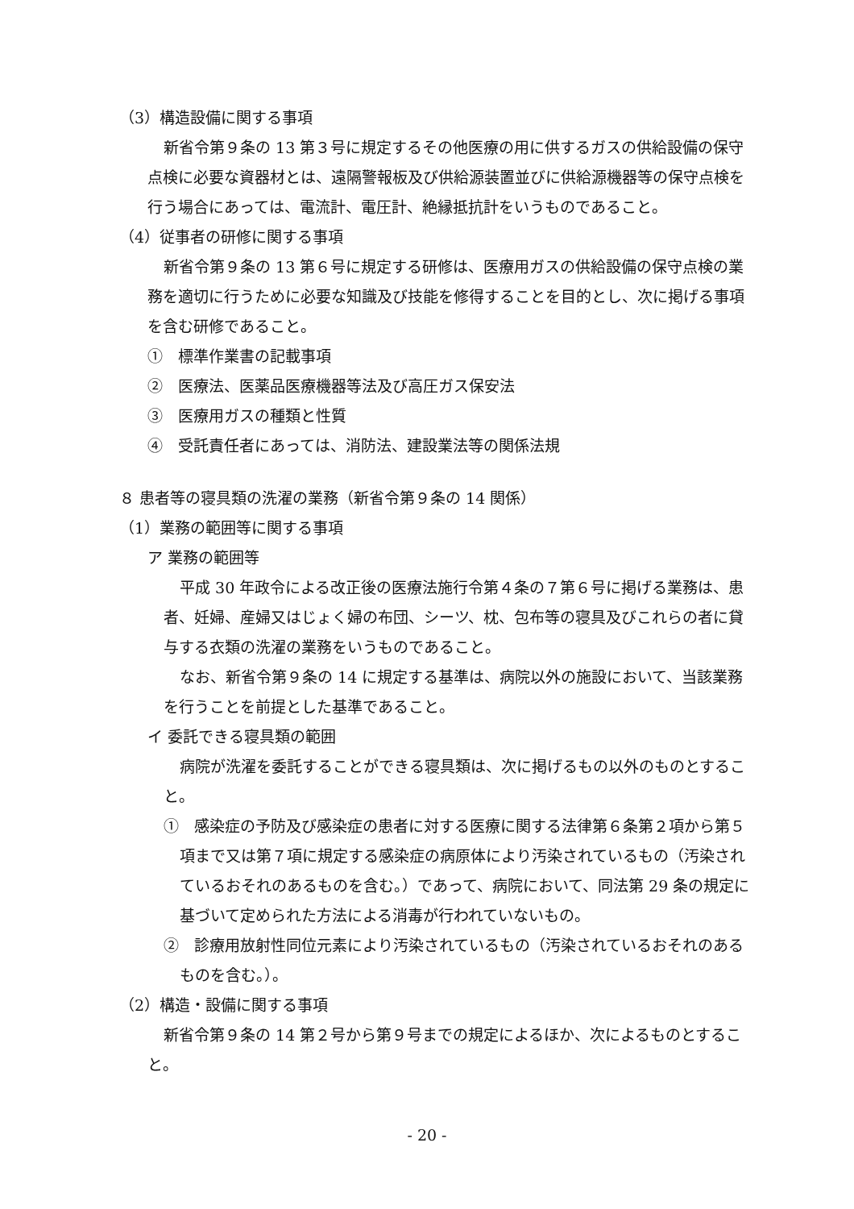（3）構造設備に関する事項
新省令第９条の 13 第３号に規定するその他医療の用に供するガスの供給設備の保守点検に必要な資器材とは、遠隔警報板及び供給源装置並びに供給源機器等の保守点検を行う場合にあっては、電流計、電圧計、絶縁抵抗計をいうものであること。
（4）従事者の研修に関する事項
新省令第９条の 13 第６号に規定する研修は、医療用ガスの供給設備の保守点検の業務を適切に行うために必要な知識及び技能を修得することを目的とし、次に掲げる事項を含む研修であること。
①　標準作業書の記載事項
②　医療法、医薬品医療機器等法及び高圧ガス保安法
③　医療用ガスの種類と性質
④　受託責任者にあっては、消防法、建設業法等の関係法規
８ 患者等の寝具類の洗濯の業務（新省令第９条の 14 関係）
（1）業務の範囲等に関する事項
ア 業務の範囲等
平成 30 年政令による改正後の医療法施行令第４条の７第６号に掲げる業務は、患者、妊婦、産婦又はじょく婦の布団、シーツ、枕、包布等の寝具及びこれらの者に貸与する衣類の洗濯の業務をいうものであること。
なお、新省令第９条の 14 に規定する基準は、病院以外の施設において、当該業務を行うことを前提とした基準であること。
イ 委託できる寝具類の範囲
病院が洗濯を委託することができる寝具類は、次に掲げるもの以外のものとすること。
①　感染症の予防及び感染症の患者に対する医療に関する法律第６条第２項から第５項まで又は第７項に規定する感染症の病原体により汚染されているもの（汚染されているおそれのあるものを含む。）であって、病院において、同法第 29 条の規定に基づいて定められた方法による消毒が行われていないもの。
②　診療用放射性同位元素により汚染されているもの（汚染されているおそれのあるものを含む。）。
（2）構造・設備に関する事項
新省令第９条の 14 第２号から第９号までの規定によるほか、次によるものとすること。
- 20 -